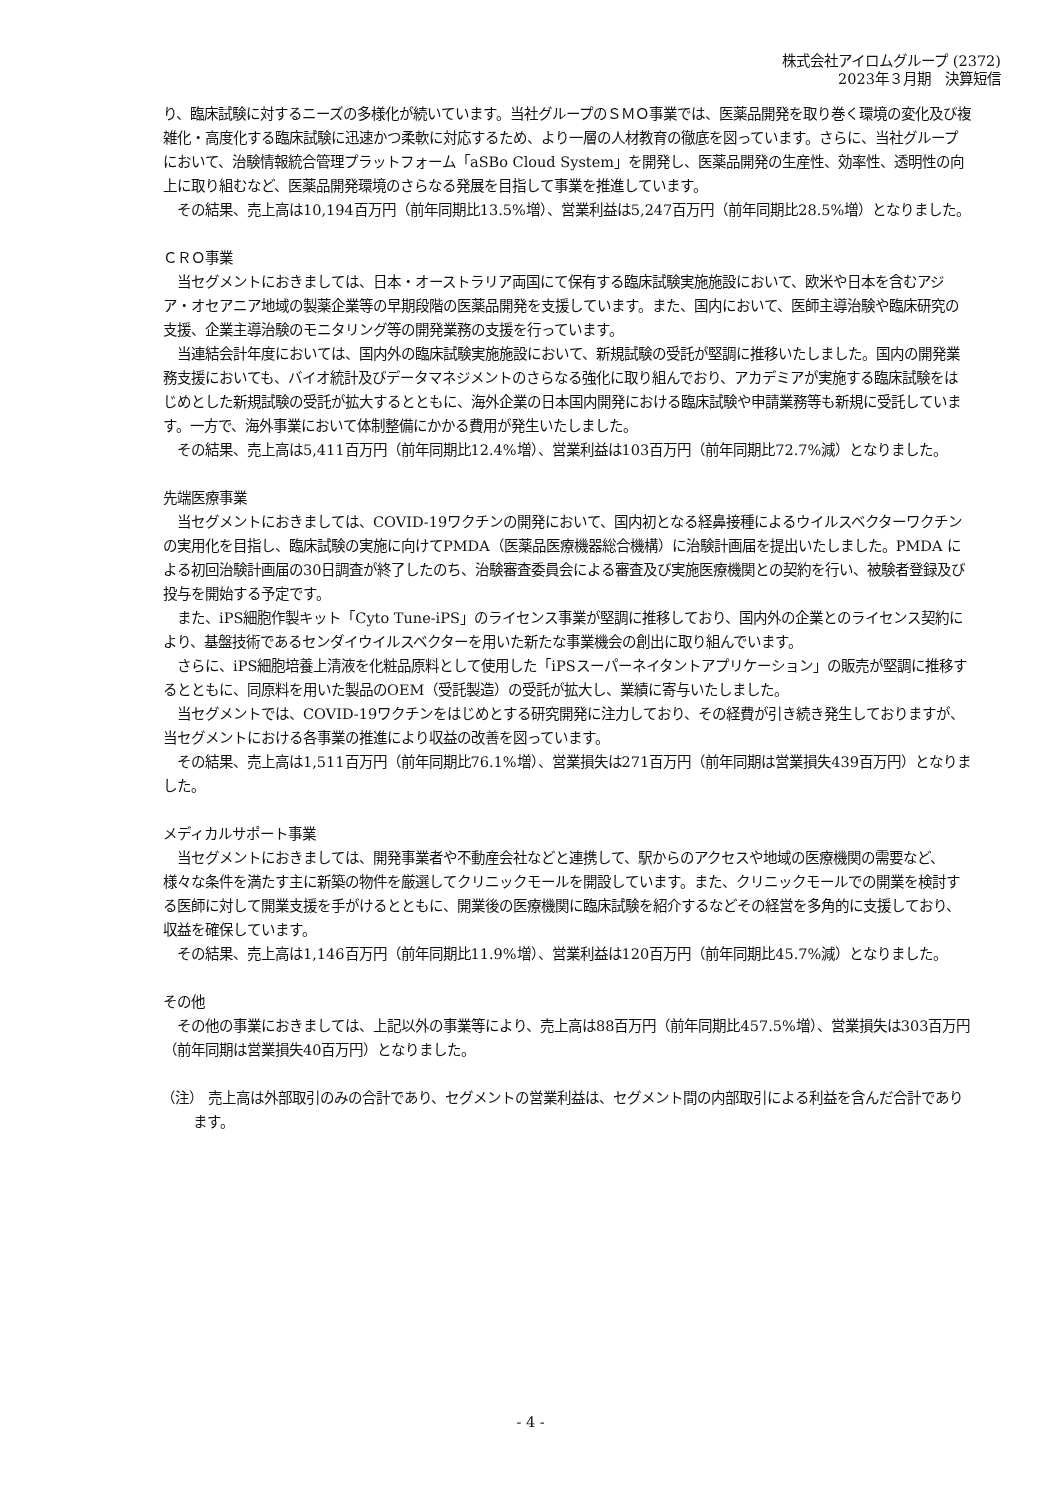株式会社アイロムグループ (2372)
2023年３月期　決算短信
り、臨床試験に対するニーズの多様化が続いています。当社グループのＳＭＯ事業では、医薬品開発を取り巻く環境の変化及び複雑化・高度化する臨床試験に迅速かつ柔軟に対応するため、より一層の人材教育の徹底を図っています。さらに、当社グループにおいて、治験情報統合管理プラットフォーム「aSBo Cloud System」を開発し、医薬品開発の生産性、効率性、透明性の向上に取り組むなど、医薬品開発環境のさらなる発展を目指して事業を推進しています。
　その結果、売上高は10,194百万円（前年同期比13.5%増）、営業利益は5,247百万円（前年同期比28.5%増）となりました。
ＣＲＯ事業
　当セグメントにおきましては、日本・オーストラリア両国にて保有する臨床試験実施施設において、欧米や日本を含むアジア・オセアニア地域の製薬企業等の早期段階の医薬品開発を支援しています。また、国内において、医師主導治験や臨床研究の支援、企業主導治験のモニタリング等の開発業務の支援を行っています。
　当連結会計年度においては、国内外の臨床試験実施施設において、新規試験の受託が堅調に推移いたしました。国内の開発業務支援においても、バイオ統計及びデータマネジメントのさらなる強化に取り組んでおり、アカデミアが実施する臨床試験をはじめとした新規試験の受託が拡大するとともに、海外企業の日本国内開発における臨床試験や申請業務等も新規に受託しています。一方で、海外事業において体制整備にかかる費用が発生いたしました。
　その結果、売上高は5,411百万円（前年同期比12.4%増）、営業利益は103百万円（前年同期比72.7%減）となりました。
先端医療事業
　当セグメントにおきましては、COVID-19ワクチンの開発において、国内初となる経鼻接種によるウイルスベクターワクチンの実用化を目指し、臨床試験の実施に向けてPMDA（医薬品医療機器総合機構）に治験計画届を提出いたしました。PMDA による初回治験計画届の30日調査が終了したのち、治験審査委員会による審査及び実施医療機関との契約を行い、被験者登録及び投与を開始する予定です。
　また、iPS細胞作製キット「Cyto Tune-iPS」のライセンス事業が堅調に推移しており、国内外の企業とのライセンス契約により、基盤技術であるセンダイウイルスベクターを用いた新たな事業機会の創出に取り組んでいます。
　さらに、iPS細胞培養上清液を化粧品原料として使用した「iPSスーパーネイタントアプリケーション」の販売が堅調に推移するとともに、同原料を用いた製品のOEM（受託製造）の受託が拡大し、業績に寄与いたしました。
　当セグメントでは、COVID-19ワクチンをはじめとする研究開発に注力しており、その経費が引き続き発生しておりますが、当セグメントにおける各事業の推進により収益の改善を図っています。
　その結果、売上高は1,511百万円（前年同期比76.1%増）、営業損失は271百万円（前年同期は営業損失439百万円）となりました。
メディカルサポート事業
　当セグメントにおきましては、開発事業者や不動産会社などと連携して、駅からのアクセスや地域の医療機関の需要など、様々な条件を満たす主に新築の物件を厳選してクリニックモールを開設しています。また、クリニックモールでの開業を検討する医師に対して開業支援を手がけるとともに、開業後の医療機関に臨床試験を紹介するなどその経営を多角的に支援しており、収益を確保しています。
　その結果、売上高は1,146百万円（前年同期比11.9%増）、営業利益は120百万円（前年同期比45.7%減）となりました。
その他
　その他の事業におきましては、上記以外の事業等により、売上高は88百万円（前年同期比457.5%増）、営業損失は303百万円（前年同期は営業損失40百万円）となりました。
（注） 売上高は外部取引のみの合計であり、セグメントの営業利益は、セグメント間の内部取引による利益を含んだ合計であります。
- 4 -